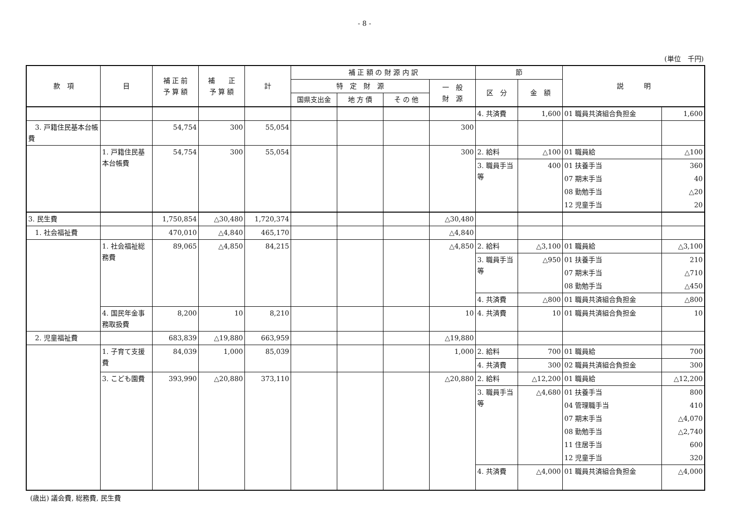- 8 -
(単位　千円)
| 款 項 | 目 | 補 正 前 予 算 額 | 補 正 予 算 額 | 計 | 補 正 額 の 財 源 内 訳 | | | | 節 | | 説 明 | |
| --- | --- | --- | --- | --- | --- | --- | --- | --- | --- | --- | --- | --- |
| | | | | | 特 定 財 源 | | | 一 般 財 源 | 区 分 | 金 額 | | |
| | | | | | 国県支出金 | 地 方 債 | そ の 他 | | | | | |
| | | | | | | | | | 4. 共済費 | 1,600 | 01 職員共済組合負担金 | 1,600 |
| 3. 戸籍住民基本台帳費 | | 54,754 | 300 | 55,054 | | | | 300 | | | | |
| | 1. 戸籍住民基本台帳費 | 54,754 | 300 | 55,054 | | | | 300 | 2. 給料 | △100 | 01 職員給 | △100 |
| | | | | | | | | | 3. 職員手当等 | 400 | 01 扶養手当 | 360 |
| | | | | | | | | | | | 07 期末手当 | 40 |
| | | | | | | | | | | | 08 勤勉手当 | △20 |
| | | | | | | | | | | | 12 児童手当 | 20 |
| 3. 民生費 | | 1,750,854 | △30,480 | 1,720,374 | | | | △30,480 | | | | |
| 1. 社会福祉費 | | 470,010 | △4,840 | 465,170 | | | | △4,840 | | | | |
| | 1. 社会福祉総務費 | 89,065 | △4,850 | 84,215 | | | | △4,850 | 2. 給料 | △3,100 | 01 職員給 | △3,100 |
| | | | | | | | | | 3. 職員手当等 | △950 | 01 扶養手当 | 210 |
| | | | | | | | | | | | 07 期末手当 | △710 |
| | | | | | | | | | | | 08 勤勉手当 | △450 |
| | | | | | | | | | 4. 共済費 | △800 | 01 職員共済組合負担金 | △800 |
| | 4. 国民年金事務取扱費 | 8,200 | 10 | 8,210 | | | | 10 | 4. 共済費 | 10 | 01 職員共済組合負担金 | 10 |
| 2. 児童福祉費 | | 683,839 | △19,880 | 663,959 | | | | △19,880 | | | | |
| | 1. 子育て支援費 | 84,039 | 1,000 | 85,039 | | | | 1,000 | 2. 給料 | 700 | 01 職員給 | 700 |
| | | | | | | | | | 4. 共済費 | 300 | 02 職員共済組合負担金 | 300 |
| | 3. こども園費 | 393,990 | △20,880 | 373,110 | | | | △20,880 | 2. 給料 | △12,200 | 01 職員給 | △12,200 |
| | | | | | | | | | 3. 職員手当等 | △4,680 | 01 扶養手当 | 800 |
| | | | | | | | | | | | 04 管理職手当 | 410 |
| | | | | | | | | | | | 07 期末手当 | △4,070 |
| | | | | | | | | | | | 08 勤勉手当 | △2,740 |
| | | | | | | | | | | | 11 住居手当 | 600 |
| | | | | | | | | | | | 12 児童手当 | 320 |
| | | | | | | | | | 4. 共済費 | △4,000 | 01 職員共済組合負担金 | △4,000 |
(歳出) 議会費, 総務費, 民生費